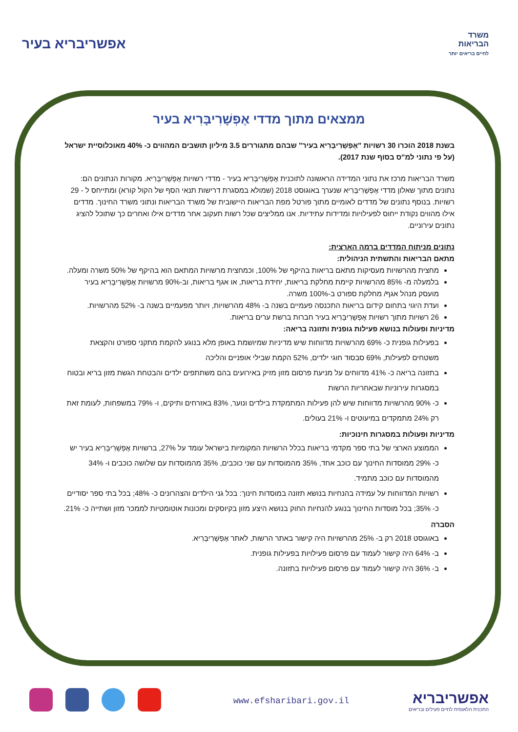אפשריבריא בעיר
משרד
הבריאות
לחיים בריאים יותר
ממצאים מתוך מדדי אֶפְשָׁרִיבָּרִיא בעיר
בשנת 2018 הוכרו 30 רשויות "אֶפְשָׁרִיבָּרִיא בעיר" שבהם מתגוררים 3.5 מיליון תושבים המהווים כ- 40% מאוכלוסיית ישראל (על פי נתוני למ"ס בסוף שנת 2017).
משרד הבריאות מרכז את נתוני המדידה הראשונה לתוכנית אֶפְשָׁרִיבָּרִיא בעיר - מדדי רשויות אֶפְשָׁרִיבָּרִיא. מקורות הנתונים הם: נתונים מתוך שאלון מדדי אֶפְשָׁרִיבָּרִיא שנערך באוגוסט 2018 (שמולא במסגרת דרישות תנאי הסף של הקול קורא) ומתייחס ל - 29 רשויות. בנוסף נתונים של מדדים לאומיים מתוך פורטל מפת הבריאות היישובית של משרד הבריאות ונתוני משרד החינוך. מדדים אילו מהווים נקודת ייחוס לפעילויות ומדידות עתידיות. אנו ממליצים שכל רשות תעקוב אחר מדדים אילו ואחרים כך שתוכל להציג נתונים עירוניים.
נתונים מניתוח המדדים ברמה הארצית:
מתאם הבריאות והתשתית הניהולית:
מחצית מהרשויות מעסיקות מתאם בריאות בהיקף של 100%, וכמחצית מרשויות המתאם הוא בהיקף של 50% משרה ומעלה.
בלמעלה מ- 85% מהרשויות קיימת מחלקת בריאות, יחידת בריאות, או אגף בריאות, וב-90% מרשויות אֶפְשָׁרִיבָּרִיא בעיר מועסק מנהל אגף/ מחלקת ספורט ב-100% משרה.
ועדת היגוי בתחום קידום בריאות התכנסה פעמיים בשנה ב- 48% מהרשויות, ויותר מפעמיים בשנה ב- 52% מהרשויות.
26 רשויות מתוך רשויות אֶפְשָׁרִיבָּרִיא בעיר חברות ברשת ערים בריאות.
מדיניות ופעולות בנושא פעילות גופנית ותזונה בריאה:
בפעילות גופנית כ- 69% מהרשויות מדווחות שיש מדיניות שמיושמת באופן מלא בנוגע להקמת מתקני ספורט והקצאת משטחים לפעילות, 69% סבסוד חוגי ילדים, 52% הקמת שבילי אופניים והליכה
בתזונה בריאה כ- 41% מדווחים על מניעת פרסום מזון מזיק באירועים בהם משתתפים ילדים והבטחת הגשת מזון בריא ובטוח במסגרות עירוניות שבאחריות הרשות
כ- 90% מהרשויות מדווחות שיש להן פעילות המתמקדת בילדים ונוער, 83% באזרחים ותיקים, ו- 79% במשפחות, לעומת זאת רק 24% מתמקדים במיעוטים ו- 21% בעולים.
מדיניות ופעולות במסגרות חינוכיות:
הממוצע הארצי של בתי ספר מקדמי בריאות בכלל הרשויות המקומיות בישראל עומד על 27%, ברשויות אֶפְשָׁרִיבָּרִיא בעיר יש כ- 29% ממוסדות החינוך עם כוכב אחד, 35% מהמוסדות עם שני כוכבים, 35% מהמוסדות עם שלושה כוכבים ו- 34% מהמוסדות עם כוכב מתמיד.
רשויות המדווחות על עמידה בהנחיות בנושא תזונה במוסדות חינוך: בכל גני הילדים והצהרונים כ- 48%; בכל בתי ספר יסודיים כ- 35%; בכל מוסדות החינוך בנוגע להנחיות החוק בנושא היצע מזון בקיוסקים ומכונות אוטומטיות לממכר מזון ושתייה כ- 21%.
הסברה
באוגוסט 2018 רק ב- 25% מהרשויות היה קישור באתר הרשות, לאתר אֶפְשָׁרִיבָּרִיא.
ב- 64% היה קישור לעמוד עם פרסום פעילויות בפעילות גופנית.
ב- 36% היה קישור לעמוד עם פרסום פעילויות בתזונה.
www.efsharibari.gov.il
אפשריבריא
התכנית הלאומית לחיים פעילים ובריאים